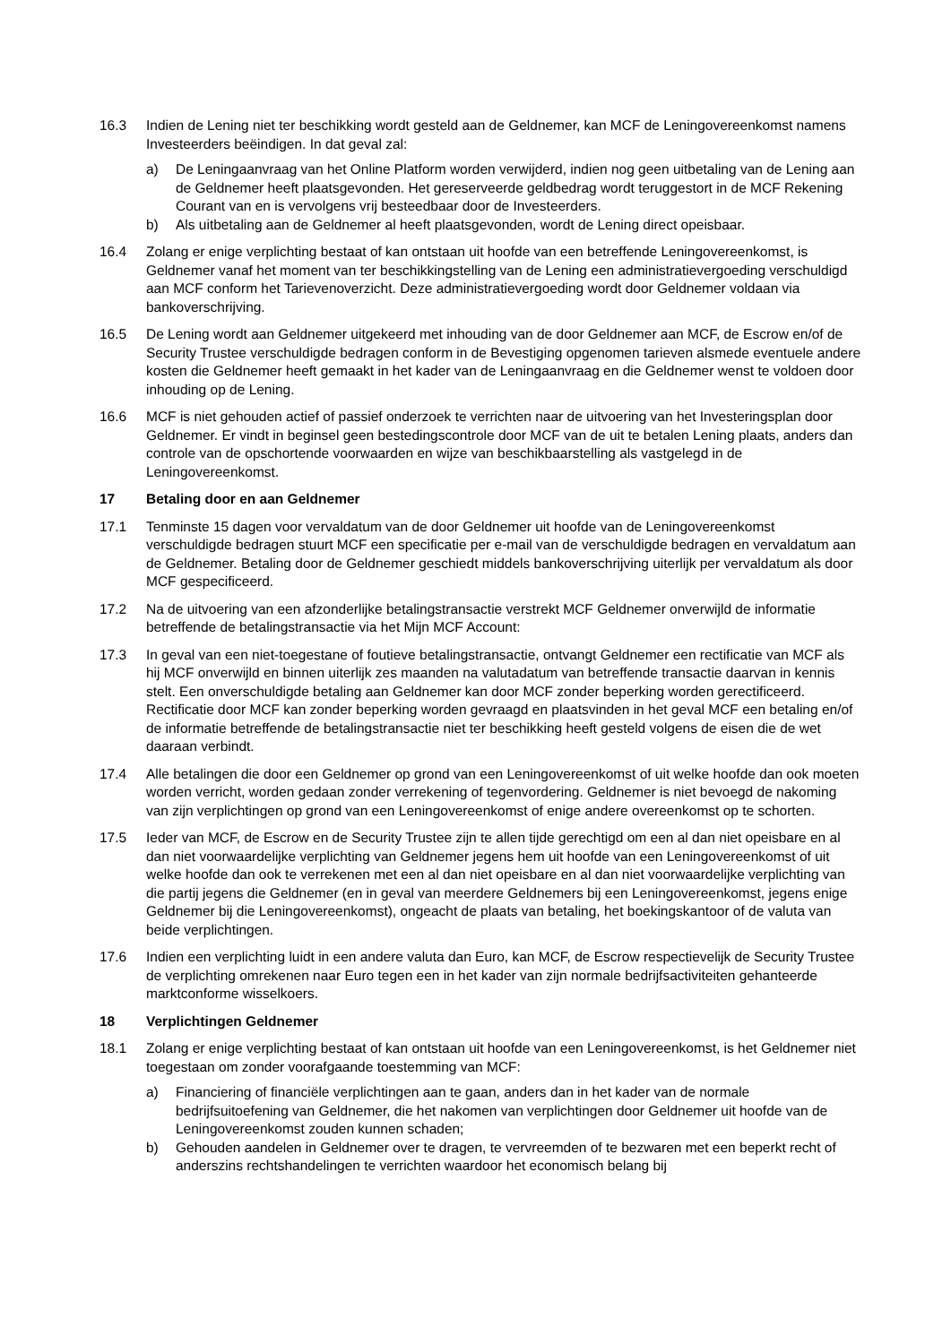16.3 Indien de Lening niet ter beschikking wordt gesteld aan de Geldnemer, kan MCF de Leningovereenkomst namens Investeerders beëindigen. In dat geval zal:
a) De Leningaanvraag van het Online Platform worden verwijderd, indien nog geen uitbetaling van de Lening aan de Geldnemer heeft plaatsgevonden. Het gereserveerde geldbedrag wordt teruggestort in de MCF Rekening Courant van en is vervolgens vrij besteedbaar door de Investeerders.
b) Als uitbetaling aan de Geldnemer al heeft plaatsgevonden, wordt de Lening direct opeisbaar.
16.4 Zolang er enige verplichting bestaat of kan ontstaan uit hoofde van een betreffende Leningovereenkomst, is Geldnemer vanaf het moment van ter beschikkingstelling van de Lening een administratievergoeding verschuldigd aan MCF conform het Tarievenoverzicht. Deze administratievergoeding wordt door Geldnemer voldaan via bankoverschrijving.
16.5 De Lening wordt aan Geldnemer uitgekeerd met inhouding van de door Geldnemer aan MCF, de Escrow en/of de Security Trustee verschuldigde bedragen conform in de Bevestiging opgenomen tarieven alsmede eventuele andere kosten die Geldnemer heeft gemaakt in het kader van de Leningaanvraag en die Geldnemer wenst te voldoen door inhouding op de Lening.
16.6 MCF is niet gehouden actief of passief onderzoek te verrichten naar de uitvoering van het Investeringsplan door Geldnemer. Er vindt in beginsel geen bestedingscontrole door MCF van de uit te betalen Lening plaats, anders dan controle van de opschortende voorwaarden en wijze van beschikbaarstelling als vastgelegd in de Leningovereenkomst.
17 Betaling door en aan Geldnemer
17.1 Tenminste 15 dagen voor vervaldatum van de door Geldnemer uit hoofde van de Leningovereenkomst verschuldigde bedragen stuurt MCF een specificatie per e-mail van de verschuldigde bedragen en vervaldatum aan de Geldnemer. Betaling door de Geldnemer geschiedt middels bankoverschrijving uiterlijk per vervaldatum als door MCF gespecificeerd.
17.2 Na de uitvoering van een afzonderlijke betalingstransactie verstrekt MCF Geldnemer onverwijld de informatie betreffende de betalingstransactie via het Mijn MCF Account:
17.3 In geval van een niet-toegestane of foutieve betalingstransactie, ontvangt Geldnemer een rectificatie van MCF als hij MCF onverwijld en binnen uiterlijk zes maanden na valutadatum van betreffende transactie daarvan in kennis stelt. Een onverschuldigde betaling aan Geldnemer kan door MCF zonder beperking worden gerectificeerd. Rectificatie door MCF kan zonder beperking worden gevraagd en plaatsvinden in het geval MCF een betaling en/of de informatie betreffende de betalingstransactie niet ter beschikking heeft gesteld volgens de eisen die de wet daaraan verbindt.
17.4 Alle betalingen die door een Geldnemer op grond van een Leningovereenkomst of uit welke hoofde dan ook moeten worden verricht, worden gedaan zonder verrekening of tegenvordering. Geldnemer is niet bevoegd de nakoming van zijn verplichtingen op grond van een Leningovereenkomst of enige andere overeenkomst op te schorten.
17.5 Ieder van MCF, de Escrow en de Security Trustee zijn te allen tijde gerechtigd om een al dan niet opeisbare en al dan niet voorwaardelijke verplichting van Geldnemer jegens hem uit hoofde van een Leningovereenkomst of uit welke hoofde dan ook te verrekenen met een al dan niet opeisbare en al dan niet voorwaardelijke verplichting van die partij jegens die Geldnemer (en in geval van meerdere Geldnemers bij een Leningovereenkomst, jegens enige Geldnemer bij die Leningovereenkomst), ongeacht de plaats van betaling, het boekingskantoor of de valuta van beide verplichtingen.
17.6 Indien een verplichting luidt in een andere valuta dan Euro, kan MCF, de Escrow respectievelijk de Security Trustee de verplichting omrekenen naar Euro tegen een in het kader van zijn normale bedrijfsactiviteiten gehanteerde marktconforme wisselkoers.
18 Verplichtingen Geldnemer
18.1 Zolang er enige verplichting bestaat of kan ontstaan uit hoofde van een Leningovereenkomst, is het Geldnemer niet toegestaan om zonder voorafgaande toestemming van MCF:
a) Financiering of financiële verplichtingen aan te gaan, anders dan in het kader van de normale bedrijfsuitoefening van Geldnemer, die het nakomen van verplichtingen door Geldnemer uit hoofde van de Leningovereenkomst zouden kunnen schaden;
b) Gehouden aandelen in Geldnemer over te dragen, te vervreemden of te bezwaren met een beperkt recht of anderszins rechtshandelingen te verrichten waardoor het economisch belang bij